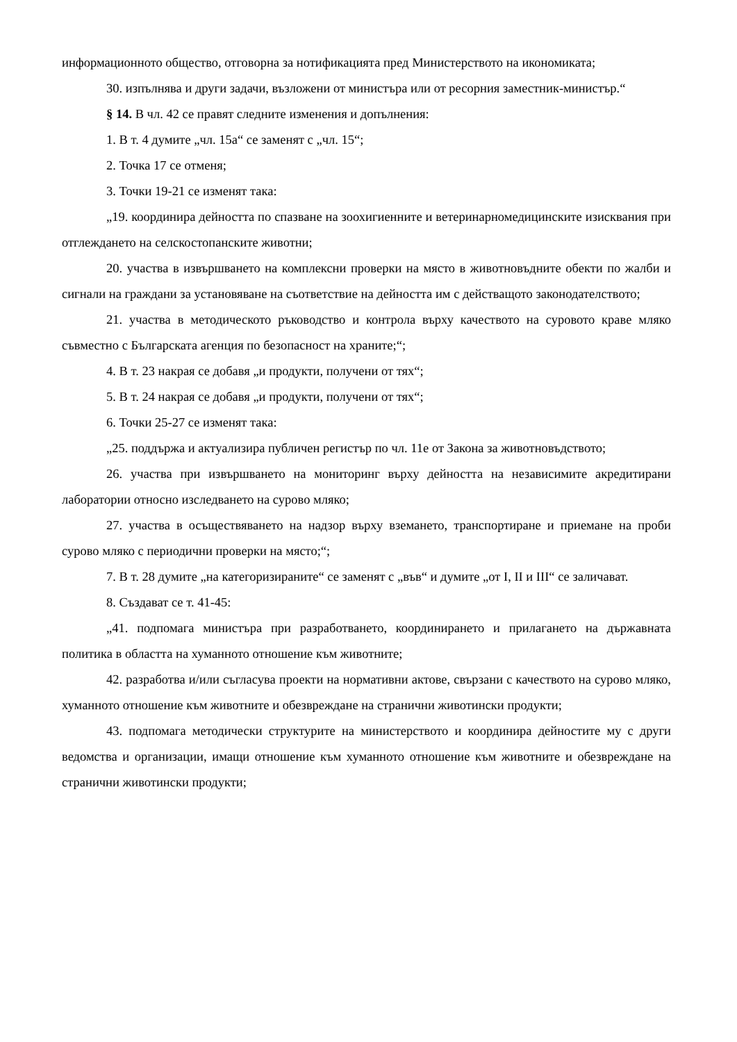информационното общество, отговорна за нотификацията пред Министерството на икономиката;
30. изпълнява и други задачи, възложени от министъра или от ресорния заместник-министър.“
§ 14. В чл. 42 се правят следните изменения и допълнения:
1. В т. 4 думите „чл. 15а“ се заменят с „чл. 15“;
2. Точка 17 се отменя;
3. Точки 19-21 се изменят така:
„19. координира дейността по спазване на зоохигиенните и ветеринарномедицинските изисквания при отглеждането на селскостопанските животни;
20. участва в извършването на комплексни проверки на място в животновъдните обекти по жалби и сигнали на граждани за установяване на съответствие на дейността им с действащото законодателството;
21. участва в методическото ръководство и контрола върху качеството на суровото краве мляко съвместно с Българската агенция по безопасност на храните;“;
4. В т. 23 накрая се добавя „и продукти, получени от тях“;
5. В т. 24 накрая се добавя „и продукти, получени от тях“;
6. Точки 25-27 се изменят така:
„25. поддържа и актуализира публичен регистър по чл. 11е от Закона за животновъдството;
26. участва при извършването на мониторинг върху дейността на независимите акредитирани лаборатории относно изследването на сурово мляко;
27. участва в осъществяването на надзор върху вземането, транспортиране и приемане на проби сурово мляко с периодични проверки на място;“;
7. В т. 28 думите „на категоризираните“ се заменят с „във“ и думите „от I, II и III“ се заличават.
8. Създават се т. 41-45:
„41. подпомага министъра при разработването, координирането и прилагането на държавната политика в областта на хуманното отношение към животните;
42. разработва и/или съгласува проекти на нормативни актове, свързани с качеството на сурово мляко, хуманното отношение към животните и обезвреждане на странични животински продукти;
43. подпомага методически структурите на министерството и координира дейностите му с други ведомства и организации, имащи отношение към хуманното отношение към животните и обезвреждане на странични животински продукти;